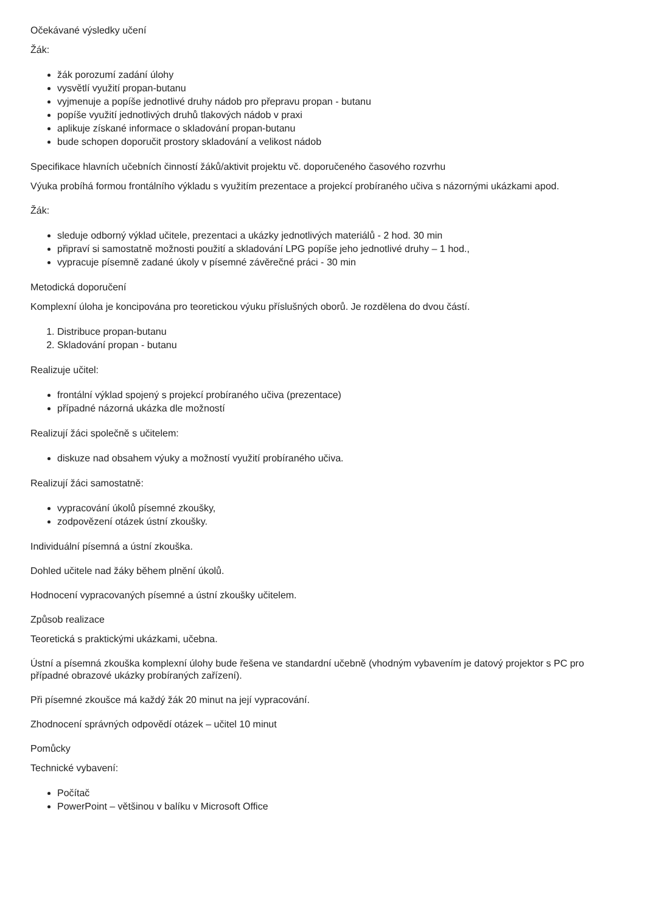Očekávané výsledky učení
Žák:
žák porozumí zadání úlohy
vysvětlí využití propan-butanu
vyjmenuje a popíše jednotlivé druhy nádob pro přepravu propan - butanu
popíše využití jednotlivých druhů tlakových nádob v praxi
aplikuje získané informace o skladování propan-butanu
bude schopen doporučit prostory skladování a velikost nádob
Specifikace hlavních učebních činností žáků/aktivit projektu vč. doporučeného časového rozvrhu
Výuka probíhá formou frontálního výkladu s využitím prezentace a projekcí probíraného učiva s názornými ukázkami apod.
Žák:
sleduje odborný výklad učitele, prezentaci a ukázky jednotlivých materiálů - 2 hod. 30 min
připraví si samostatně možnosti použití a skladování LPG popíše jeho jednotlivé druhy – 1 hod.,
vypracuje písemně zadané úkoly v písemné závěrečné práci - 30 min
Metodická doporučení
Komplexní úloha je koncipována pro teoretickou výuku příslušných oborů. Je rozdělena do dvou částí.
1. Distribuce propan-butanu
2. Skladování propan - butanu
Realizuje učitel:
frontální výklad spojený s projekcí probíraného učiva (prezentace)
případné názorná ukázka dle možností
Realizují žáci společně s učitelem:
diskuze nad obsahem výuky a možností využití probíraného učiva.
Realizují žáci samostatně:
vypracování úkolů písemné zkoušky,
zodpovězení otázek ústní zkoušky.
Individuální písemná a ústní zkouška.
Dohled učitele nad žáky během plnění úkolů.
Hodnocení vypracovaných písemné a ústní zkoušky učitelem.
Způsob realizace
Teoretická s praktickými ukázkami, učebna.
Ústní a písemná zkouška komplexní úlohy bude řešena ve standardní učebně (vhodným vybavením je datový projektor s PC pro případné obrazové ukázky probíraných zařízení).
Při písemné zkoušce má každý žák 20 minut na její vypracování.
Zhodnocení správných odpovědí otázek – učitel 10 minut
Pomůcky
Technické vybavení:
Počítač
PowerPoint – většinou v balíku v Microsoft Office